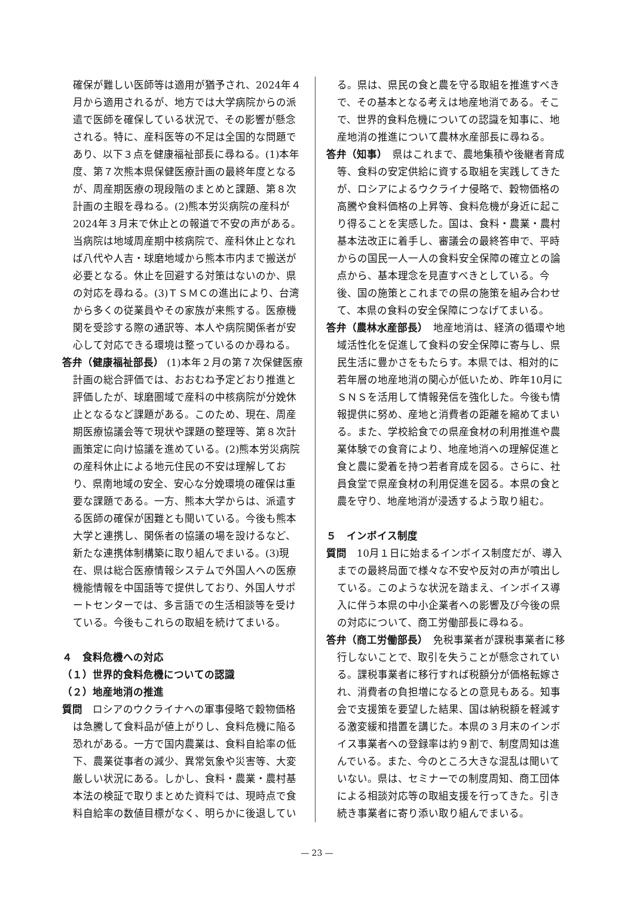確保が難しい医師等は適用が猶予され、2024年４月から適用されるが、地方では大学病院からの派遣で医師を確保している状況で、その影響が懸念される。特に、産科医等の不足は全国的な問題であり、以下３点を健康福祉部長に尋ねる。(1)本年度、第７次熊本県保健医療計画の最終年度となるが、周産期医療の現段階のまとめと課題、第８次計画の主眼を尋ねる。(2)熊本労災病院の産科が2024年３月末で休止との報道で不安の声がある。当病院は地域周産期中核病院で、産科休止となれば八代や人吉・球磨地域から熊本市内まで搬送が必要となる。休止を回避する対策はないのか、県の対応を尋ねる。(3)ＴＳＭＣの進出により、台湾から多くの従業員やその家族が来熊する。医療機関を受診する際の通訳等、本人や病院関係者が安心して対応できる環境は整っているのか尋ねる。
答弁（健康福祉部長） (1)本年２月の第７次保健医療計画の総合評価では、おおむね予定どおり推進と評価したが、球磨圏域で産科の中核病院が分娩休止となるなど課題がある。このため、現在、周産期医療協議会等で現状や課題の整理等、第８次計画策定に向け協議を進めている。(2)熊本労災病院の産科休止による地元住民の不安は理解しており、県南地域の安全、安心な分娩環境の確保は重要な課題である。一方、熊本大学からは、派遣する医師の確保が困難とも聞いている。今後も熊本大学と連携し、関係者の協議の場を設けるなど、新たな連携体制構築に取り組んでまいる。(3)現在、県は総合医療情報システムで外国人への医療機能情報を中国語等で提供しており、外国人サポートセンターでは、多言語での生活相談等を受けている。今後もこれらの取組を続けてまいる。
４　食料危機への対応
（１）世界的食料危機についての認識
（２）地産地消の推進
質問　ロシアのウクライナへの軍事侵略で穀物価格は急騰して食料品が値上がりし、食料危機に陥る恐れがある。一方で国内農業は、食料自給率の低下、農業従事者の減少、異常気象や災害等、大変厳しい状況にある。しかし、食料・農業・農村基本法の検証で取りまとめた資料では、現時点で食料自給率の数値目標がなく、明らかに後退してい
る。県は、県民の食と農を守る取組を推進すべきで、その基本となる考えは地産地消である。そこで、世界的食料危機についての認識を知事に、地産地消の推進について農林水産部長に尋ねる。
答弁（知事）　県はこれまで、農地集積や後継者育成等、食料の安定供給に資する取組を実践してきたが、ロシアによるウクライナ侵略で、穀物価格の高騰や食料価格の上昇等、食料危機が身近に起こり得ることを実感した。国は、食料・農業・農村基本法改正に着手し、審議会の最終答申で、平時からの国民一人一人の食料安全保障の確立との論点から、基本理念を見直すべきとしている。今後、国の施策とこれまでの県の施策を組み合わせて、本県の食料の安全保障につなげてまいる。
答弁（農林水産部長）　地産地消は、経済の循環や地域活性化を促進して食料の安全保障に寄与し、県民生活に豊かさをもたらす。本県では、相対的に若年層の地産地消の関心が低いため、昨年10月にＳＮＳを活用して情報発信を強化した。今後も情報提供に努め、産地と消費者の距離を縮めてまいる。また、学校給食での県産食材の利用推進や農業体験での食育により、地産地消への理解促進と食と農に愛着を持つ若者育成を図る。さらに、社員食堂で県産食材の利用促進を図る。本県の食と農を守り、地産地消が浸透するよう取り組む。
５　インボイス制度
質問　10月１日に始まるインボイス制度だが、導入までの最終局面で様々な不安や反対の声が噴出している。このような状況を踏まえ、インボイス導入に伴う本県の中小企業者への影響及び今後の県の対応について、商工労働部長に尋ねる。
答弁（商工労働部長）　免税事業者が課税事業者に移行しないことで、取引を失うことが懸念されている。課税事業者に移行すれば税額分が価格転嫁され、消費者の負担増になるとの意見もある。知事会で支援策を要望した結果、国は納税額を軽減する激変緩和措置を講じた。本県の３月末のインボイス事業者への登録率は約９割で、制度周知は進んでいる。また、今のところ大きな混乱は聞いていない。県は、セミナーでの制度周知、商工団体による相談対応等の取組支援を行ってきた。引き続き事業者に寄り添い取り組んでまいる。
— 23 —